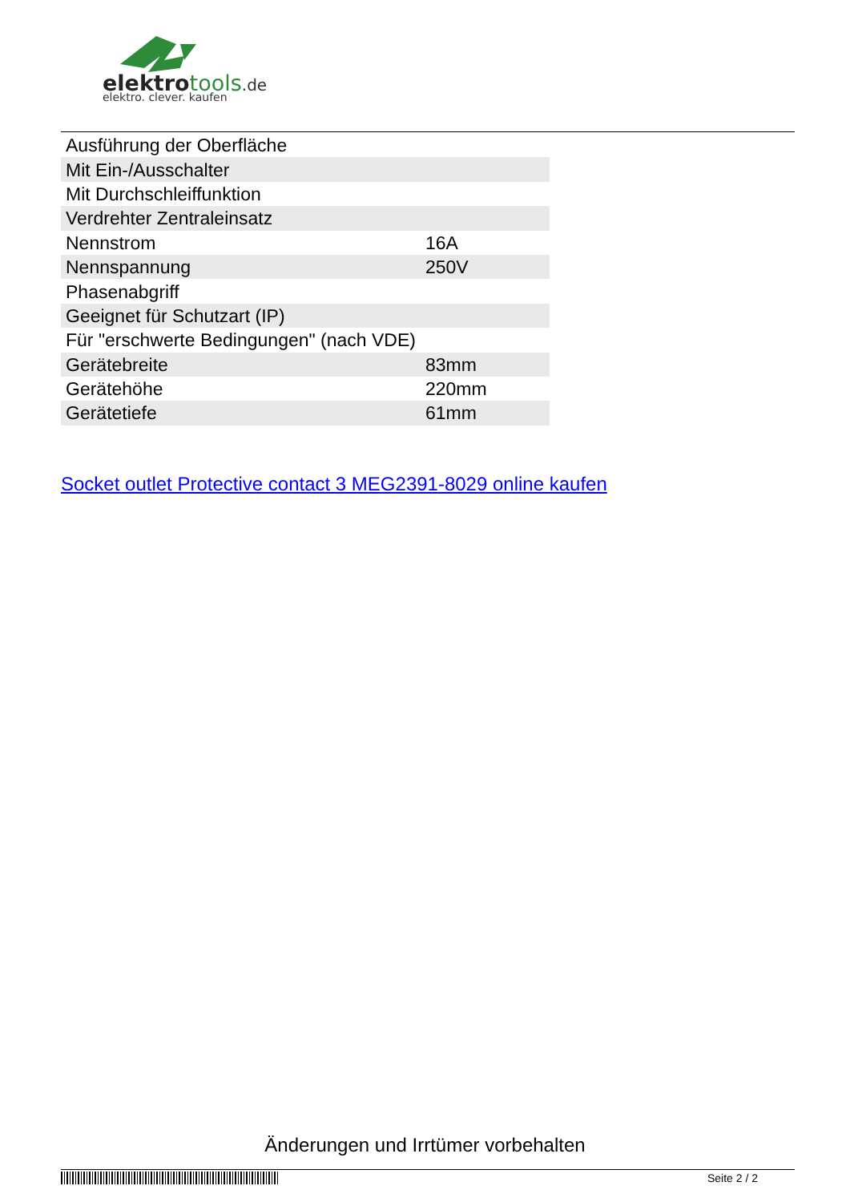elektro tools.de
elektro. clever. kaufen
| Ausführung der Oberfläche | |
| Mit Ein-/Ausschalter | |
| Mit Durchschleiffunktion | |
| Verdrehter Zentraleinsatz | |
| Nennstrom | 16A |
| Nennspannung | 250V |
| Phasenabgriff | |
| Geeignet für Schutzart (IP) | |
| Für "erschwerte Bedingungen" (nach VDE) | |
| Gerätebreite | 83mm |
| Gerätehöhe | 220mm |
| Gerätetiefe | 61mm |
Socket outlet Protective contact 3 MEG2391-8029 online kaufen
Änderungen und Irrtümer vorbehalten
Seite 2 / 2